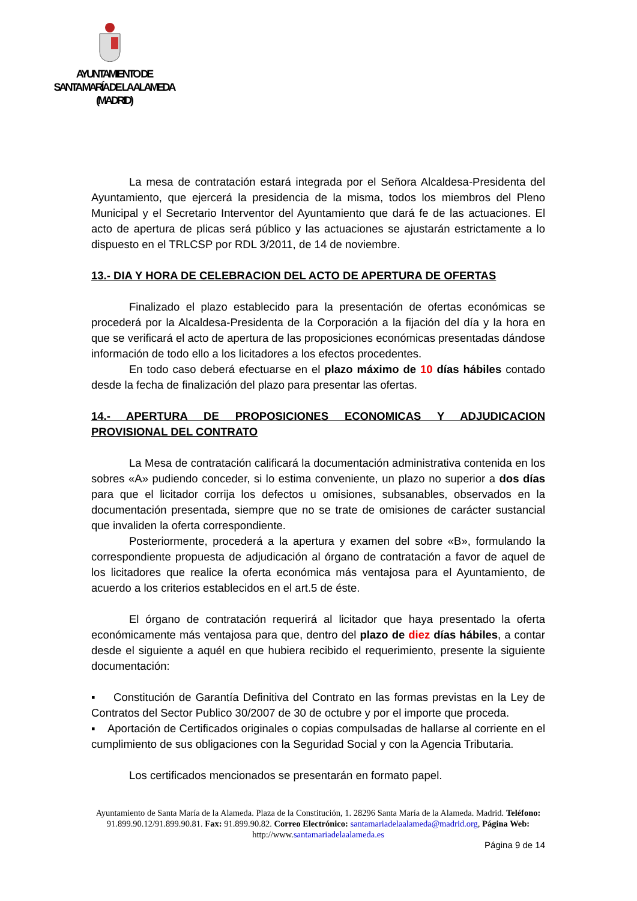AYUNTAMIENTO DE
SANTA MARÍA DE LA ALAMEDA
(MADRID)
La mesa de contratación estará integrada por el Señora Alcaldesa-Presidenta del Ayuntamiento, que ejercerá la presidencia de la misma, todos los miembros del Pleno Municipal y el Secretario Interventor del Ayuntamiento que dará fe de las actuaciones. El acto de apertura de plicas será público y las actuaciones se ajustarán estrictamente a lo dispuesto en el TRLCSP por RDL 3/2011, de 14 de noviembre.
13.- DIA Y HORA DE CELEBRACION DEL ACTO DE APERTURA DE OFERTAS
Finalizado el plazo establecido para la presentación de ofertas económicas se procederá por la Alcaldesa-Presidenta de la Corporación a la fijación del día y la hora en que se verificará el acto de apertura de las proposiciones económicas presentadas dándose información de todo ello a los licitadores a los efectos procedentes.
En todo caso deberá efectuarse en el plazo máximo de 10 días hábiles contado desde la fecha de finalización del plazo para presentar las ofertas.
14.- APERTURA DE PROPOSICIONES ECONOMICAS Y ADJUDICACION PROVISIONAL DEL CONTRATO
La Mesa de contratación calificará la documentación administrativa contenida en los sobres «A» pudiendo conceder, si lo estima conveniente, un plazo no superior a dos días para que el licitador corrija los defectos u omisiones, subsanables, observados en la documentación presentada, siempre que no se trate de omisiones de carácter sustancial que invaliden la oferta correspondiente.
Posteriormente, procederá a la apertura y examen del sobre «B», formulando la correspondiente propuesta de adjudicación al órgano de contratación a favor de aquel de los licitadores que realice la oferta económica más ventajosa para el Ayuntamiento, de acuerdo a los criterios establecidos en el art.5 de éste.
El órgano de contratación requerirá al licitador que haya presentado la oferta económicamente más ventajosa para que, dentro del plazo de diez días hábiles, a contar desde el siguiente a aquél en que hubiera recibido el requerimiento, presente la siguiente documentación:
▪ Constitución de Garantía Definitiva del Contrato en las formas previstas en la Ley de Contratos del Sector Publico 30/2007 de 30 de octubre y por el importe que proceda.
▪ Aportación de Certificados originales o copias compulsadas de hallarse al corriente en el cumplimiento de sus obligaciones con la Seguridad Social y con la Agencia Tributaria.
Los certificados mencionados se presentarán en formato papel.
Ayuntamiento de Santa María de la Alameda. Plaza de la Constitución, 1. 28296 Santa María de la Alameda. Madrid. Teléfono: 91.899.90.12/91.899.90.81. Fax: 91.899.90.82. Correo Electrónico: santamariadelaalameda@madrid.org, Página Web: http://www.santamariadelaalameda.es
Página 9 de 14